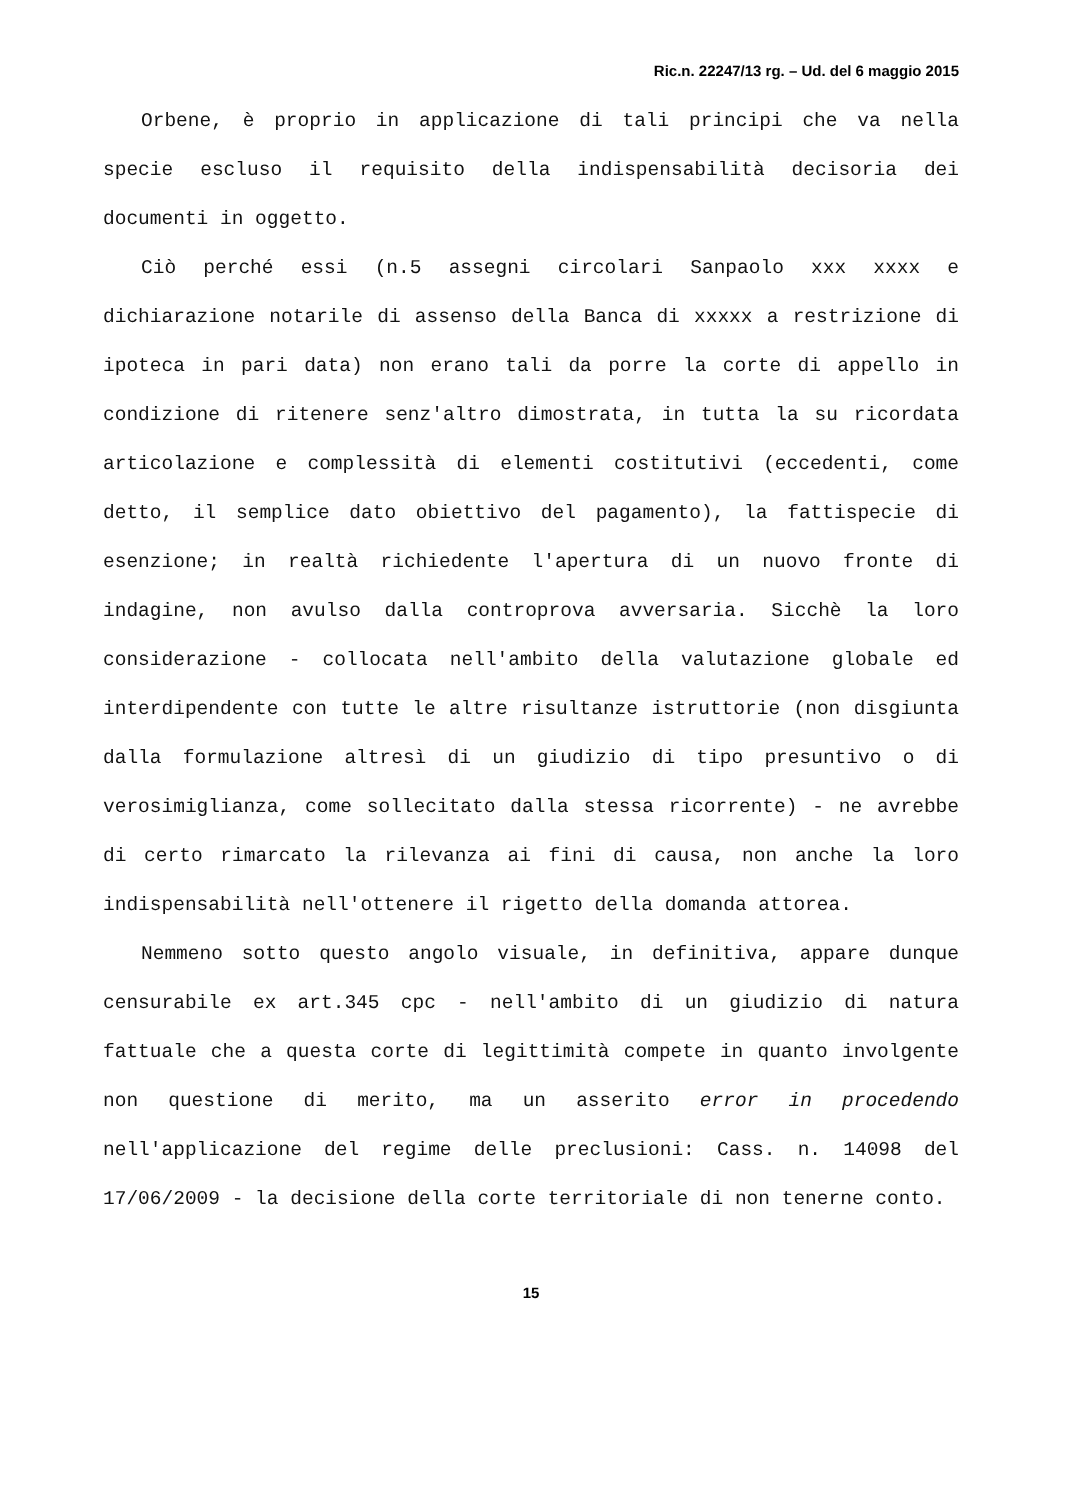Ric.n. 22247/13 rg. – Ud. del 6 maggio 2015
Orbene, è proprio in applicazione di tali principi che va nella specie escluso il requisito della indispensabilità decisoria dei documenti in oggetto.
Ciò perché essi (n.5 assegni circolari Sanpaolo xxx xxxx e dichiarazione notarile di assenso della Banca di xxxxx a restrizione di ipoteca in pari data) non erano tali da porre la corte di appello in condizione di ritenere senz'altro dimostrata, in tutta la su ricordata articolazione e complessità di elementi costitutivi (eccedenti, come detto, il semplice dato obiettivo del pagamento), la fattispecie di esenzione; in realtà richiedente l'apertura di un nuovo fronte di indagine, non avulso dalla controprova avversaria. Sicchè la loro considerazione - collocata nell'ambito della valutazione globale ed interdipendente con tutte le altre risultanze istruttorie (non disgiunta dalla formulazione altresì di un giudizio di tipo presuntivo o di verosimiglianza, come sollecitato dalla stessa ricorrente) - ne avrebbe di certo rimarcato la rilevanza ai fini di causa, non anche la loro indispensabilità nell'ottenere il rigetto della domanda attorea.
Nemmeno sotto questo angolo visuale, in definitiva, appare dunque censurabile ex art.345 cpc - nell'ambito di un giudizio di natura fattuale che a questa corte di legittimità compete in quanto involgente non questione di merito, ma un asserito error in procedendo nell'applicazione del regime delle preclusioni: Cass. n. 14098 del 17/06/2009 - la decisione della corte territoriale di non tenerne conto.
15